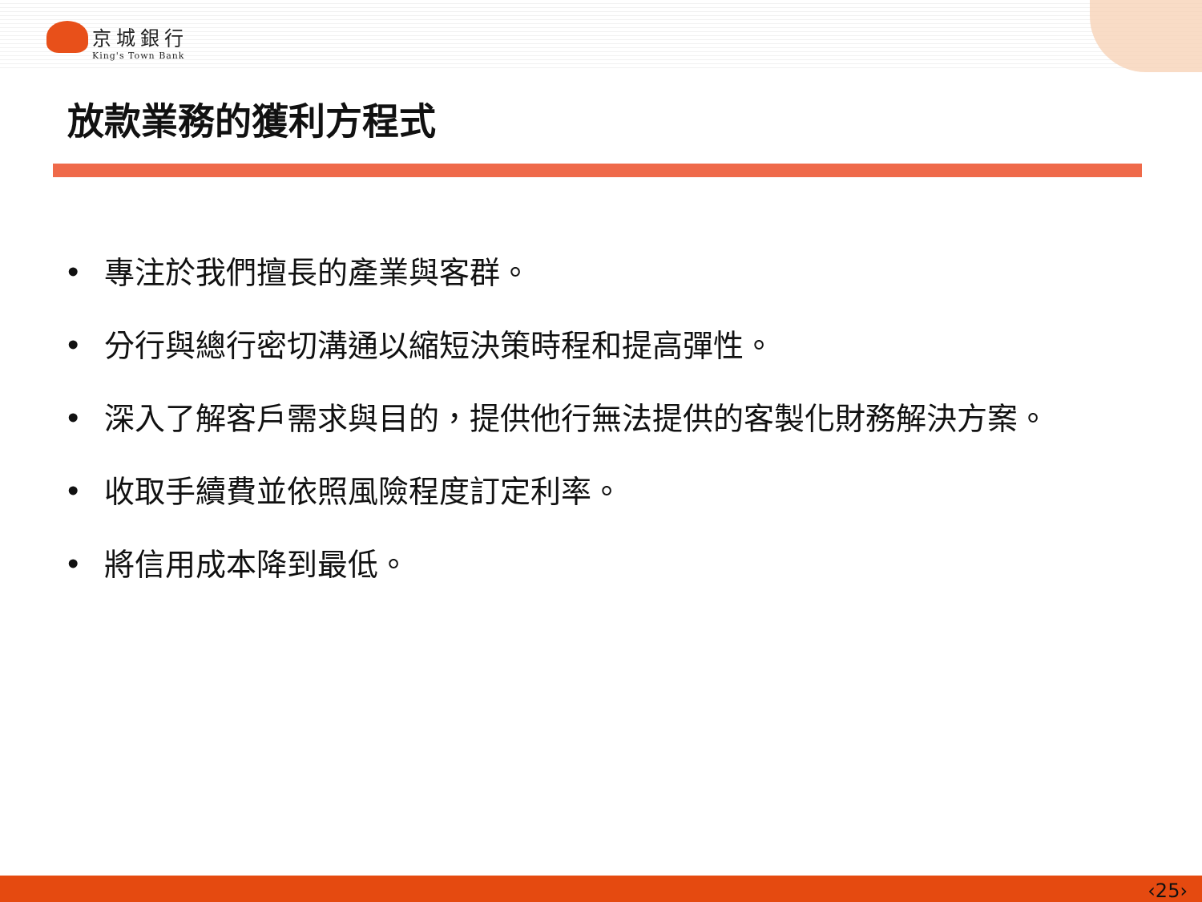京城銀行
King's Town Bank
放款業務的獲利方程式
• 專注於我們擅長的產業與客群。
• 分行與總行密切溝通以縮短決策時程和提高彈性。
• 深入了解客戶需求與目的，提供他行無法提供的客製化財務解決方案。
• 收取手續費並依照風險程度訂定利率。
• 將信用成本降到最低。
‹25›